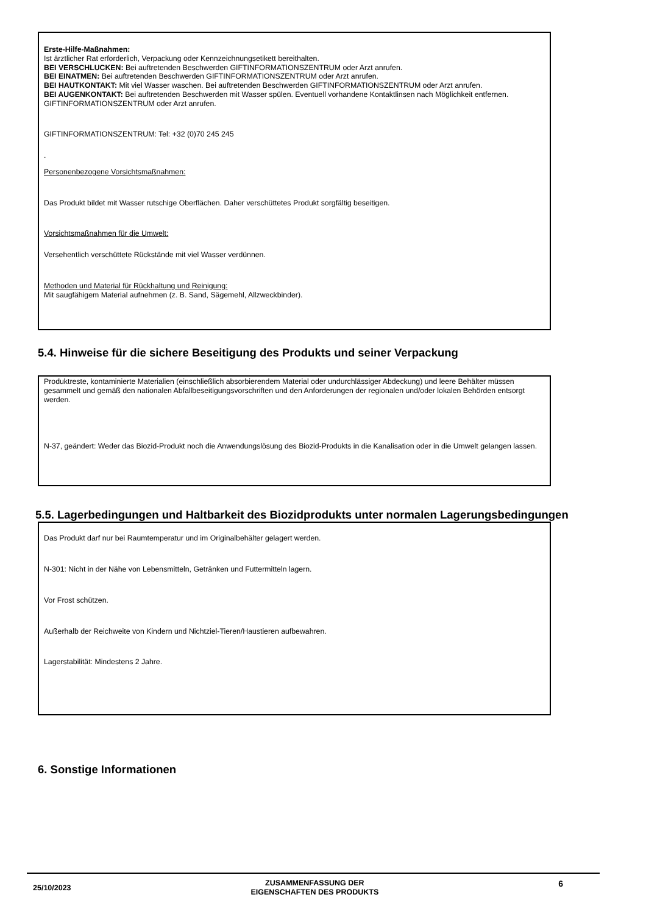Erste-Hilfe-Maßnahmen:
Ist ärztlicher Rat erforderlich, Verpackung oder Kennzeichnungsetikett bereithalten.
BEI VERSCHLUCKEN: Bei auftretenden Beschwerden GIFTINFORMATIONSZENTRUM oder Arzt anrufen.
BEI EINATMEN: Bei auftretenden Beschwerden GIFTINFORMATIONSZENTRUM oder Arzt anrufen.
BEI HAUTKONTAKT: Mit viel Wasser waschen. Bei auftretenden Beschwerden GIFTINFORMATIONSZENTRUM oder Arzt anrufen.
BEI AUGENKONTAKT: Bei auftretenden Beschwerden mit Wasser spülen. Eventuell vorhandene Kontaktlinsen nach Möglichkeit entfernen. GIFTINFORMATIONSZENTRUM oder Arzt anrufen.
GIFTINFORMATIONSZENTRUM: Tel: +32 (0)70 245 245
.
Personenbezogene Vorsichtsmaßnahmen:
Das Produkt bildet mit Wasser rutschige Oberflächen. Daher verschüttetes Produkt sorgfältig beseitigen.
Vorsichtsmaßnahmen für die Umwelt:
Versehentlich verschüttete Rückstände mit viel Wasser verdünnen.
Methoden und Material für Rückhaltung und Reinigung:
Mit saugfähigem Material aufnehmen (z. B. Sand, Sägemehl, Allzweckbinder).
5.4. Hinweise für die sichere Beseitigung des Produkts und seiner Verpackung
Produktreste, kontaminierte Materialien (einschließlich absorbierendem Material oder undurchlässiger Abdeckung) und leere Behälter müssen gesammelt und gemäß den nationalen Abfallbeseitigungsvorschriften und den Anforderungen der regionalen und/oder lokalen Behörden entsorgt werden.
N-37, geändert: Weder das Biozid-Produkt noch die Anwendungslösung des Biozid-Produkts in die Kanalisation oder in die Umwelt gelangen lassen.
5.5. Lagerbedingungen und Haltbarkeit des Biozidprodukts unter normalen Lagerungsbedingungen
Das Produkt darf nur bei Raumtemperatur und im Originalbehälter gelagert werden.
N-301: Nicht in der Nähe von Lebensmitteln, Getränken und Futtermitteln lagern.
Vor Frost schützen.
Außerhalb der Reichweite von Kindern und Nichtziel-Tieren/Haustieren aufbewahren.
Lagerstabilität: Mindestens 2 Jahre.
6. Sonstige Informationen
25/10/2023 ZUSAMMENFASSUNG DER
EIGENSCHAFTEN DES PRODUKTS 6